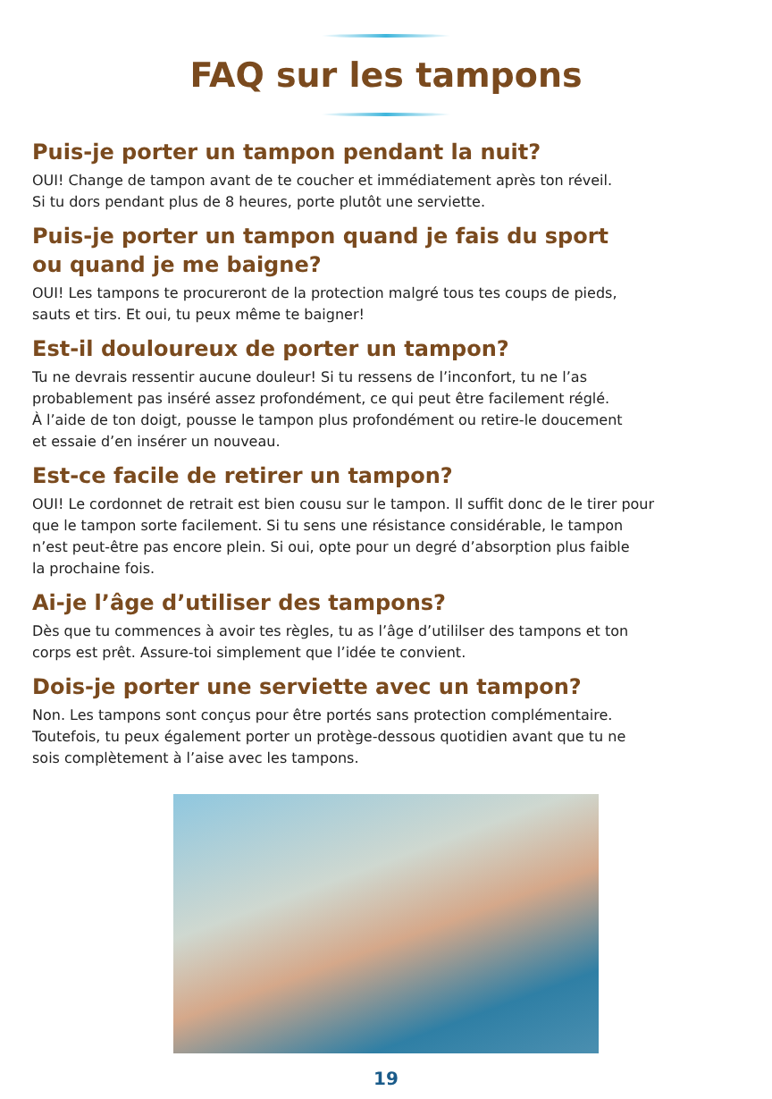FAQ sur les tampons
Puis-je porter un tampon pendant la nuit?
OUI! Change de tampon avant de te coucher et immédiatement après ton réveil.
Si tu dors pendant plus de 8 heures, porte plutôt une serviette.
Puis-je porter un tampon quand je fais du sport
ou quand je me baigne?
OUI! Les tampons te procureront de la protection malgré tous tes coups de pieds,
sauts et tirs. Et oui, tu peux même te baigner!
Est-il douloureux de porter un tampon?
Tu ne devrais ressentir aucune douleur! Si tu ressens de l’inconfort, tu ne l’as
probablement pas inséré assez profondément, ce qui peut être facilement réglé.
À l’aide de ton doigt, pousse le tampon plus profondément ou retire-le doucement
et essaie d’en insérer un nouveau.
Est-ce facile de retirer un tampon?
OUI! Le cordonnet de retrait est bien cousu sur le tampon. Il suffit donc de le tirer pour
que le tampon sorte facilement. Si tu sens une résistance considérable, le tampon
n’est peut-être pas encore plein. Si oui, opte pour un degré d’absorption plus faible
la prochaine fois.
Ai-je l’âge d’utiliser des tampons?
Dès que tu commences à avoir tes règles, tu as l’âge d’utililser des tampons et ton
corps est prêt. Assure-toi simplement que l’idée te convient.
Dois-je porter une serviette avec un tampon?
Non. Les tampons sont conçus pour être portés sans protection complémentaire.
Toutefois, tu peux également porter un protège-dessous quotidien avant que tu ne
sois complètement à l’aise avec les tampons.
19